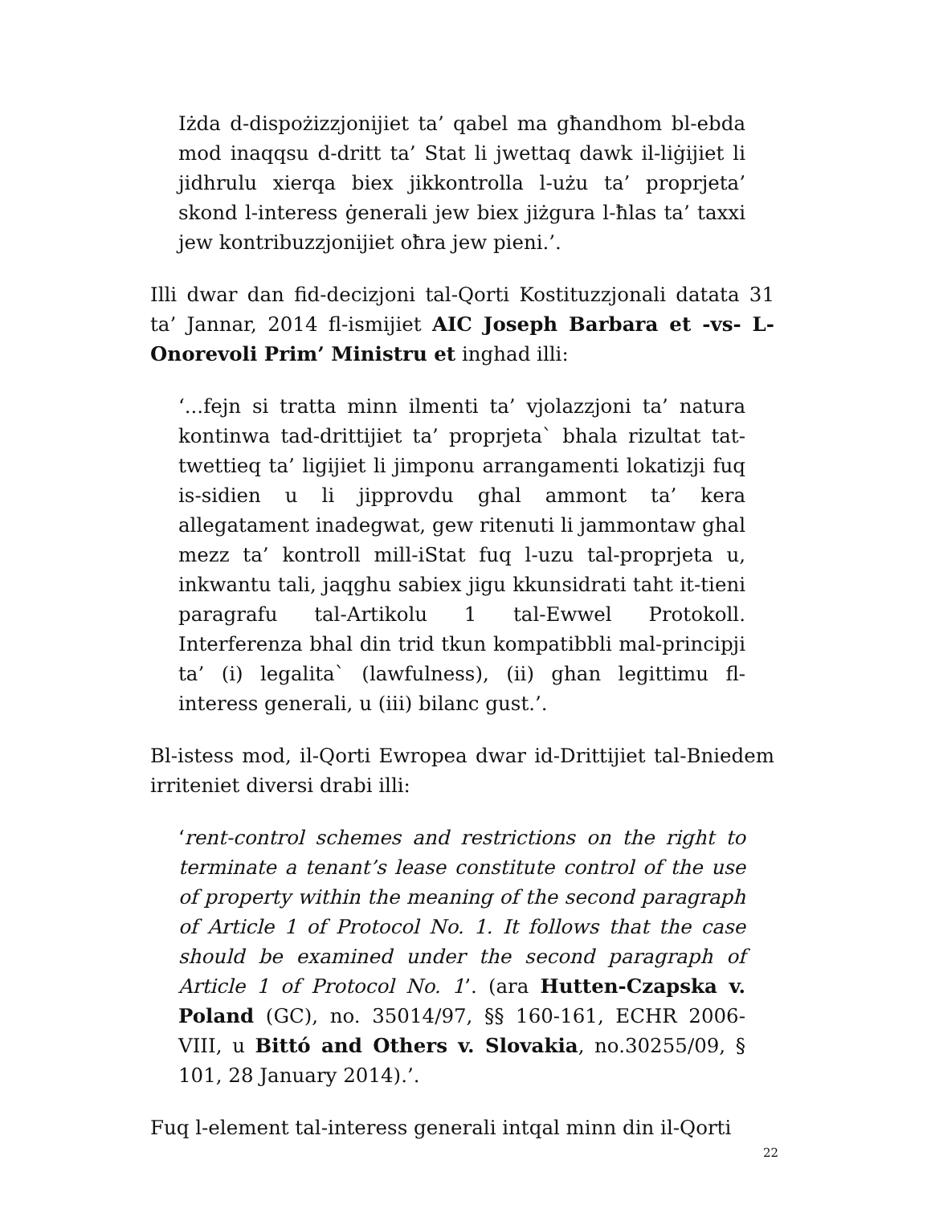Iżda d-dispożizzjonijiet ta’ qabel ma għandhom bl-ebda mod inaqqsu d-dritt ta’ Stat li jwettaq dawk il-liġijiet li jidhrulu xierqa biex jikkontrolla l-użu ta’ proprjeta’ skond l-interess ġenerali jew biex jiżgura l-ħlas ta’ taxxi jew kontribuzzjonijiet oħra jew pieni.’.
Illi dwar dan fid-decizjoni tal-Qorti Kostituzzjonali datata 31 ta’ Jannar, 2014 fl-ismijiet AIC Joseph Barbara et -vs- L-Onorevoli Prim’ Ministru et inghad illi:
‘...fejn si tratta minn ilmenti ta’ vjolazzjoni ta’ natura kontinwa tad-drittijiet ta’ proprjeta` bhala rizultat tat-twettieq ta’ ligijiet li jimponu arrangamenti lokatizji fuq is-sidien u li jipprovdu ghal ammont ta’ kera allegatament inadegwat, gew ritenuti li jammontaw ghal mezz ta’ kontroll mill-iStat fuq l-uzu tal-proprjeta u, inkwantu tali, jaqghu sabiex jigu kkunsidrati taht it-tieni paragrafu tal-Artikolu 1 tal-Ewwel Protokoll. Interferenza bhal din trid tkun kompatibbli mal-principji ta’ (i) legalita` (lawfulness), (ii) ghan legittimu fl-interess generali, u (iii) bilanc gust.’.
Bl-istess mod, il-Qorti Ewropea dwar id-Drittijiet tal-Bniedem irriteniet diversi drabi illi:
‘rent-control schemes and restrictions on the right to terminate a tenant’s lease constitute control of the use of property within the meaning of the second paragraph of Article 1 of Protocol No. 1. It follows that the case should be examined under the second paragraph of Article 1 of Protocol No. 1’. (ara Hutten-Czapska v. Poland (GC), no. 35014/97, §§ 160-161, ECHR 2006-VIII, u Bittó and Others v. Slovakia, no.30255/09, § 101, 28 January 2014).’.
Fuq l-element tal-interess generali intqal minn din il-Qorti
22